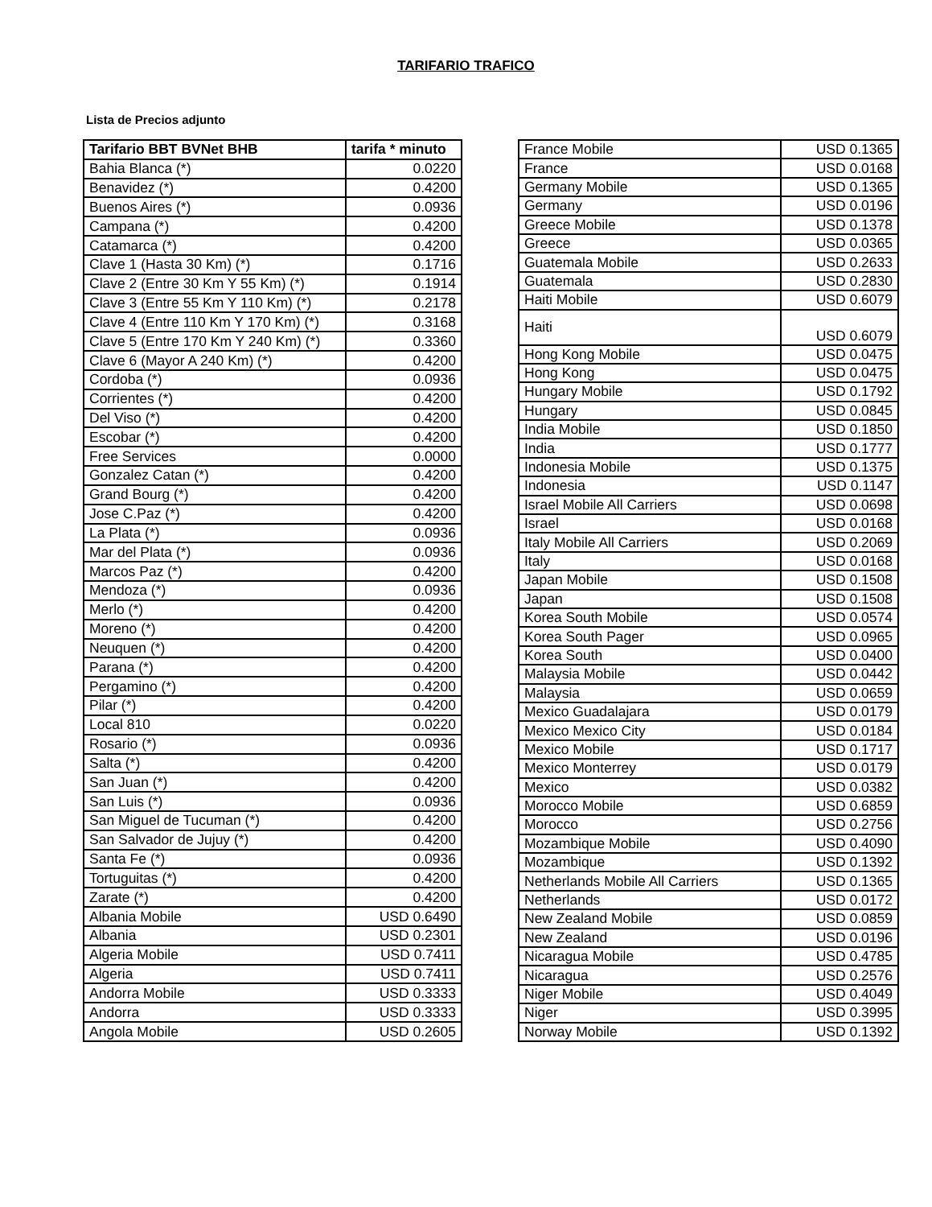TARIFARIO TRAFICO
Lista de Precios adjunto
| Tarifario BBT BVNet BHB | tarifa * minuto |
| --- | --- |
| Bahia Blanca (*) | 0.0220 |
| Benavidez (*) | 0.4200 |
| Buenos Aires (*) | 0.0936 |
| Campana (*) | 0.4200 |
| Catamarca (*) | 0.4200 |
| Clave 1 (Hasta 30 Km) (*) | 0.1716 |
| Clave 2 (Entre 30 Km Y 55 Km) (*) | 0.1914 |
| Clave 3 (Entre 55 Km Y 110 Km) (*) | 0.2178 |
| Clave 4 (Entre 110 Km Y 170 Km) (*) | 0.3168 |
| Clave 5 (Entre 170 Km Y 240 Km) (*) | 0.3360 |
| Clave 6 (Mayor A 240 Km) (*) | 0.4200 |
| Cordoba (*) | 0.0936 |
| Corrientes (*) | 0.4200 |
| Del Viso (*) | 0.4200 |
| Escobar (*) | 0.4200 |
| Free Services | 0.0000 |
| Gonzalez Catan (*) | 0.4200 |
| Grand Bourg (*) | 0.4200 |
| Jose C.Paz (*) | 0.4200 |
| La Plata (*) | 0.0936 |
| Mar del Plata (*) | 0.0936 |
| Marcos Paz (*) | 0.4200 |
| Mendoza (*) | 0.0936 |
| Merlo (*) | 0.4200 |
| Moreno (*) | 0.4200 |
| Neuquen (*) | 0.4200 |
| Parana (*) | 0.4200 |
| Pergamino (*) | 0.4200 |
| Pilar (*) | 0.4200 |
| Local 810 | 0.0220 |
| Rosario (*) | 0.0936 |
| Salta (*) | 0.4200 |
| San Juan (*) | 0.4200 |
| San Luis (*) | 0.0936 |
| San Miguel de Tucuman (*) | 0.4200 |
| San Salvador de Jujuy (*) | 0.4200 |
| Santa Fe (*) | 0.0936 |
| Tortuguitas (*) | 0.4200 |
| Zarate (*) | 0.4200 |
| Albania Mobile | USD 0.6490 |
| Albania | USD 0.2301 |
| Algeria Mobile | USD 0.7411 |
| Algeria | USD 0.7411 |
| Andorra Mobile | USD 0.3333 |
| Andorra | USD 0.3333 |
| Angola Mobile | USD 0.2605 |
| France Mobile | USD 0.1365 |
| France | USD 0.0168 |
| Germany Mobile | USD 0.1365 |
| Germany | USD 0.0196 |
| Greece Mobile | USD 0.1378 |
| Greece | USD 0.0365 |
| Guatemala Mobile | USD 0.2633 |
| Guatemala | USD 0.2830 |
| Haiti Mobile | USD 0.6079 |
| Haiti | USD 0.6079 |
| Hong Kong Mobile | USD 0.0475 |
| Hong Kong | USD 0.0475 |
| Hungary Mobile | USD 0.1792 |
| Hungary | USD 0.0845 |
| India Mobile | USD 0.1850 |
| India | USD 0.1777 |
| Indonesia Mobile | USD 0.1375 |
| Indonesia | USD 0.1147 |
| Israel Mobile All Carriers | USD 0.0698 |
| Israel | USD 0.0168 |
| Italy Mobile All Carriers | USD 0.2069 |
| Italy | USD 0.0168 |
| Japan Mobile | USD 0.1508 |
| Japan | USD 0.1508 |
| Korea South Mobile | USD 0.0574 |
| Korea South Pager | USD 0.0965 |
| Korea South | USD 0.0400 |
| Malaysia Mobile | USD 0.0442 |
| Malaysia | USD 0.0659 |
| Mexico Guadalajara | USD 0.0179 |
| Mexico Mexico City | USD 0.0184 |
| Mexico Mobile | USD 0.1717 |
| Mexico Monterrey | USD 0.0179 |
| Mexico | USD 0.0382 |
| Morocco Mobile | USD 0.6859 |
| Morocco | USD 0.2756 |
| Mozambique Mobile | USD 0.4090 |
| Mozambique | USD 0.1392 |
| Netherlands Mobile All Carriers | USD 0.1365 |
| Netherlands | USD 0.0172 |
| New Zealand Mobile | USD 0.0859 |
| New Zealand | USD 0.0196 |
| Nicaragua Mobile | USD 0.4785 |
| Nicaragua | USD 0.2576 |
| Niger Mobile | USD 0.4049 |
| Niger | USD 0.3995 |
| Norway Mobile | USD 0.1392 |